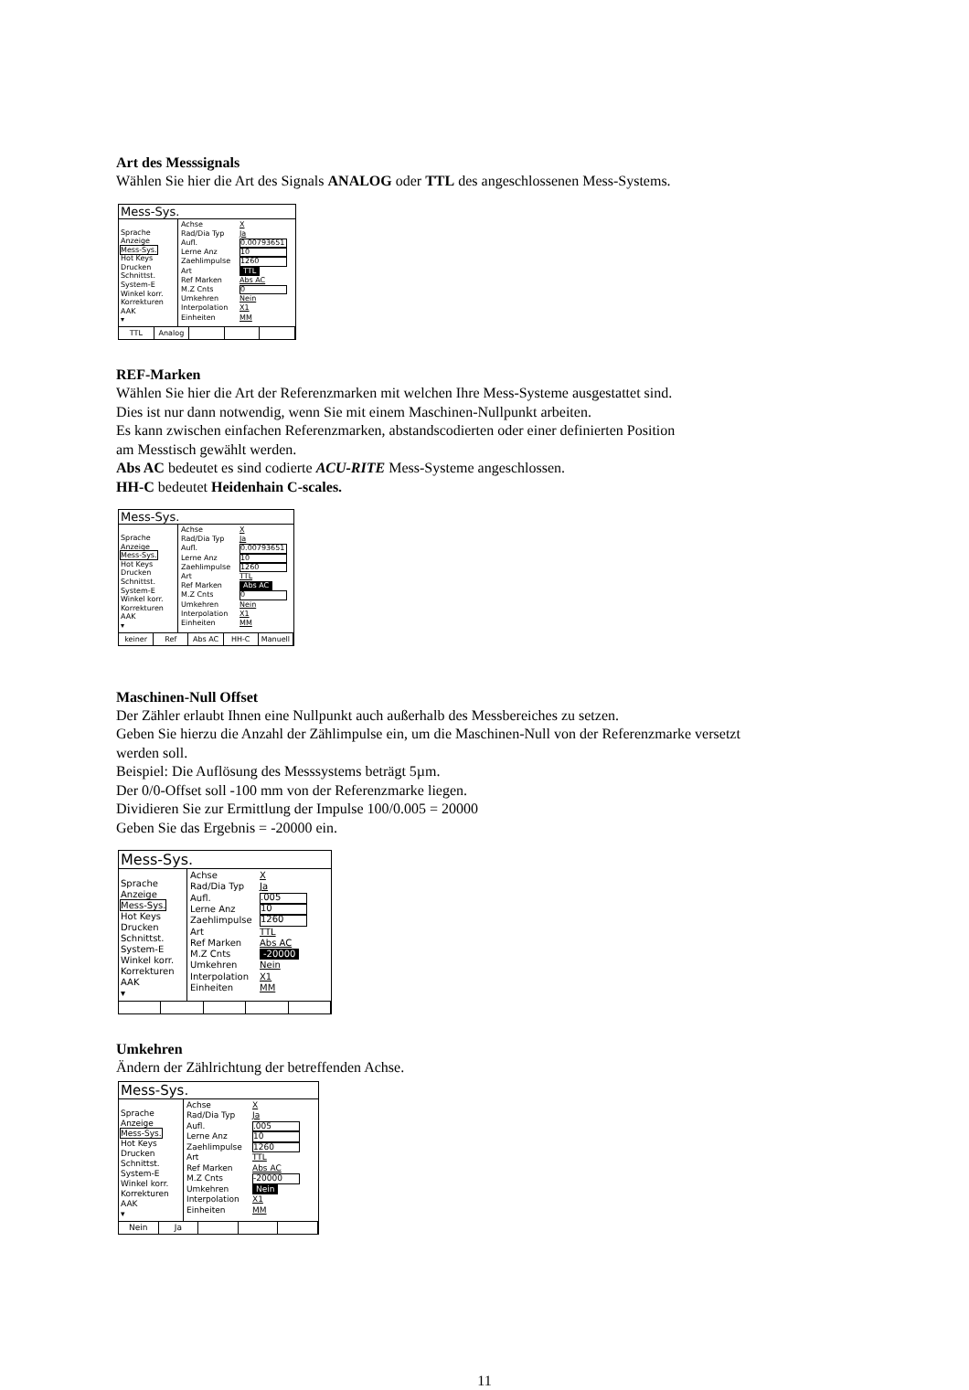Art des Messsignals
Wählen Sie hier die Art des Signals ANALOG oder TTL des angeschlossenen Mess-Systems.
Mess-Sys.
Sprache
Anzeige
Mess-Sys.
Hot Keys
Drucken
Schnittst.
System-E
Winkel korr.
Korrekturen
AAK
▾
Achse X
Rad/Dia Typ Ja
Aufl. 0.00793651
Lerne Anz 10
Zaehlimpulse 1260
Art TTL
Ref Marken Abs AC
M.Z Cnts 0
Umkehren Nein
Interpolation X1
Einheiten MM
TTL Analog
REF-Marken
Wählen Sie hier die Art der Referenzmarken mit welchen Ihre Mess-Systeme ausgestattet sind.
Dies ist nur dann notwendig, wenn Sie mit einem Maschinen-Nullpunkt arbeiten.
Es kann zwischen einfachen Referenzmarken, abstandscodierten oder einer definierten Position
am Messtisch gewählt werden.
Abs AC bedeutet es sind codierte ACU-RITE Mess-Systeme angeschlossen.
HH-C bedeutet Heidenhain C-scales.
Mess-Sys.
Sprache
Anzeige
Mess-Sys.
Hot Keys
Drucken
Schnittst.
System-E
Winkel korr.
Korrekturen
AAK
▾
Achse X
Rad/Dia Typ Ja
Aufl. 0.00793651
Lerne Anz 10
Zaehlimpulse 1260
Art TTL
Ref Marken Abs AC
M.Z Cnts 0
Umkehren Nein
Interpolation X1
Einheiten MM
keiner Ref Abs AC HH-C Manuell
Maschinen-Null Offset
Der Zähler erlaubt Ihnen eine Nullpunkt auch außerhalb des Messbereiches zu setzen.
Geben Sie hierzu die Anzahl der Zählimpulse ein, um die Maschinen-Null von der Referenzmarke versetzt
werden soll.
Beispiel: Die Auflösung des Messsystems beträgt 5µm.
Der 0/0-Offset soll -100 mm von der Referenzmarke liegen.
Dividieren Sie zur Ermittlung der Impulse 100/0.005 = 20000
Geben Sie das Ergebnis = -20000 ein.
Mess-Sys.
Sprache
Anzeige
Mess-Sys.
Hot Keys
Drucken
Schnittst.
System-E
Winkel korr.
Korrekturen
AAK
▾
Achse X
Rad/Dia Typ Ja
Aufl..005
Lerne Anz 10
Zaehlimpulse 1260
Art TTL
Ref Marken Abs AC
M.Z Cnts -20000
Umkehren Nein
Interpolation X1
Einheiten MM
Umkehren
Ändern der Zählrichtung der betreffenden Achse.
Mess-Sys.
Sprache
Anzeige
Mess-Sys.
Hot Keys
Drucken
Schnittst.
System-E
Winkel korr.
Korrekturen
AAK
▾
Achse X
Rad/Dia Typ Ja
Aufl..005
Lerne Anz 10
Zaehlimpulse 1260
Art TTL
Ref Marken Abs AC
M.Z Cnts -20000
Umkehren Nein
Interpolation X1
Einheiten MM
Nein Ja
11